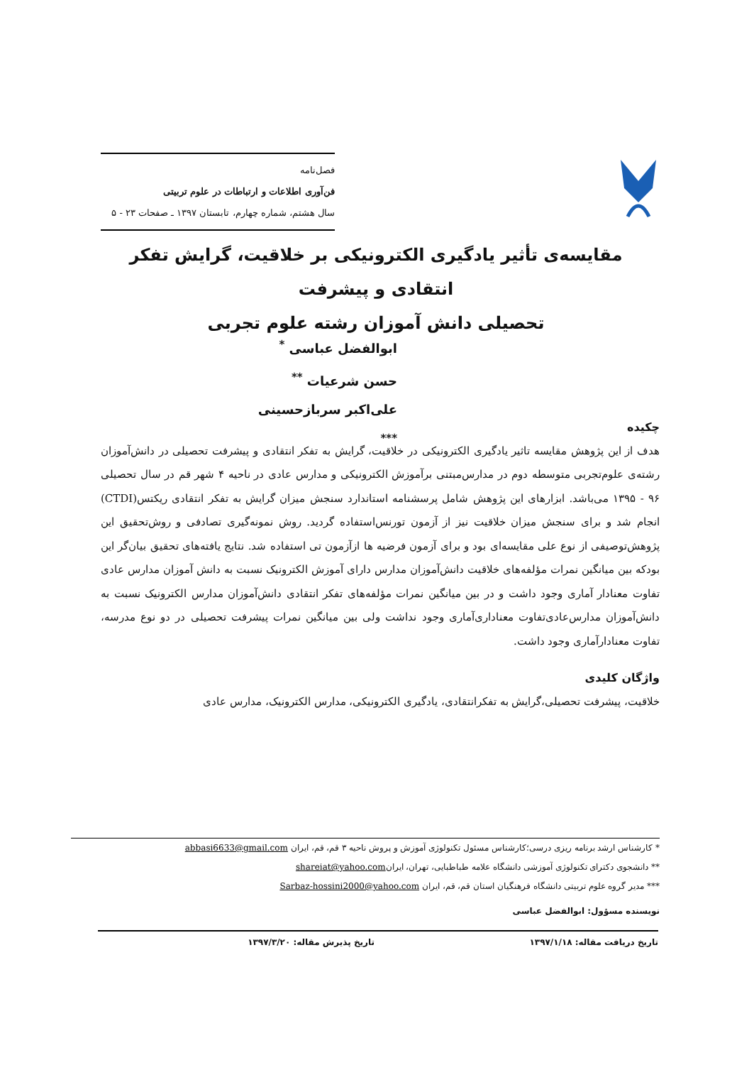فصل‌نامه
فن‌آوری اطلاعات و ارتباطات در علوم تربیتی
سال هشتم، شماره چهارم، تابستان ۱۳۹۷ ـ صفحات ۲۳ - ۵
مقایسه‌ی تأثیر یادگیری الکترونیکی بر خلاقیت، گرایش تفکر انتقادی و پیشرفت
تحصیلی دانش آموزان رشته علوم تجربی
ابوالفضل عباسی <sup>*</sup>
حسن شرعیات <sup>**</sup>
علی‌اکبر سربازحسینی <sup>***</sup>
چکیده
هدف از این پژوهش مقایسه تاثیر یادگیری الکترونیکی در خلاقیت، گرایش به تفکر انتقادی و پیشرفت تحصیلی در دانش‌آموزان رشته‌ی علوم‌تجربی متوسطه دوم در مدارس‌مبتنی برآموزش الکترونیکی و مدارس عادی در ناحیه ۴ شهر قم در سال تحصیلی ۹۶ - ۱۳۹۵ می‌باشد. ابزارهای این پژوهش شامل پرسشنامه استاندارد سنجش میزان گرایش به تفکر انتقادی ریکتس(CTDI) انجام شد و برای سنجش میزان خلاقیت نیز از آزمون تورنس‌استفاده گردید. روش نمونه‌گیری تصادفی و روش‌تحقیق این پژوهش‌توصیفی از نوع علی مقایسه‌ای بود و برای آزمون فرضیه ها ازآزمون تی استفاده شد. نتایج یافته‌های تحقیق بیان‌گر این بودکه بین میانگین نمرات مؤلفه‌های خلاقیت دانش‌آموزان مدارس دارای آموزش الکترونیک نسبت به دانش آموزان مدارس عادی تفاوت معنادار آماری وجود داشت و در بین میانگین نمرات مؤلفه‌های تفکر انتقادی دانش‌آموزان مدارس الکترونیک نسبت به دانش‌آموزان مدارس‌عادی‌تفاوت معناداری‌آماری وجود نداشت ولی بین میانگین نمرات پیشرفت تحصیلی در دو نوع مدرسه، تفاوت معنادارآماری وجود داشت.
واژگان کلیدی
خلاقیت، پیشرفت تحصیلی،گرایش به تفکرانتقادی، یادگیری الکترونیکی، مدارس الکترونیک، مدارس عادی
* کارشناس ارشد برنامه ریزی درسی؛کارشناس مسئول تکنولوژی آموزش و پروش ناحیه ۳ قم، قم، ایران abbasi6633@gmail.com
** دانشجوی دکترای تکنولوژی آموزشی دانشگاه علامه طباطبایی، تهران، ایرانshareiat@yahoo.com
*** مدیر گروه علوم تربیتی دانشگاه فرهنگیان استان قم، قم، ایران Sarbaz-hossini2000@yahoo.com
نویسنده مسؤول: ابوالفضل عباسی
تاریخ دریافت مقاله: ۱۳۹۷/۱/۱۸ تاریخ پذیرش مقاله: ۱۳۹۷/۳/۲۰